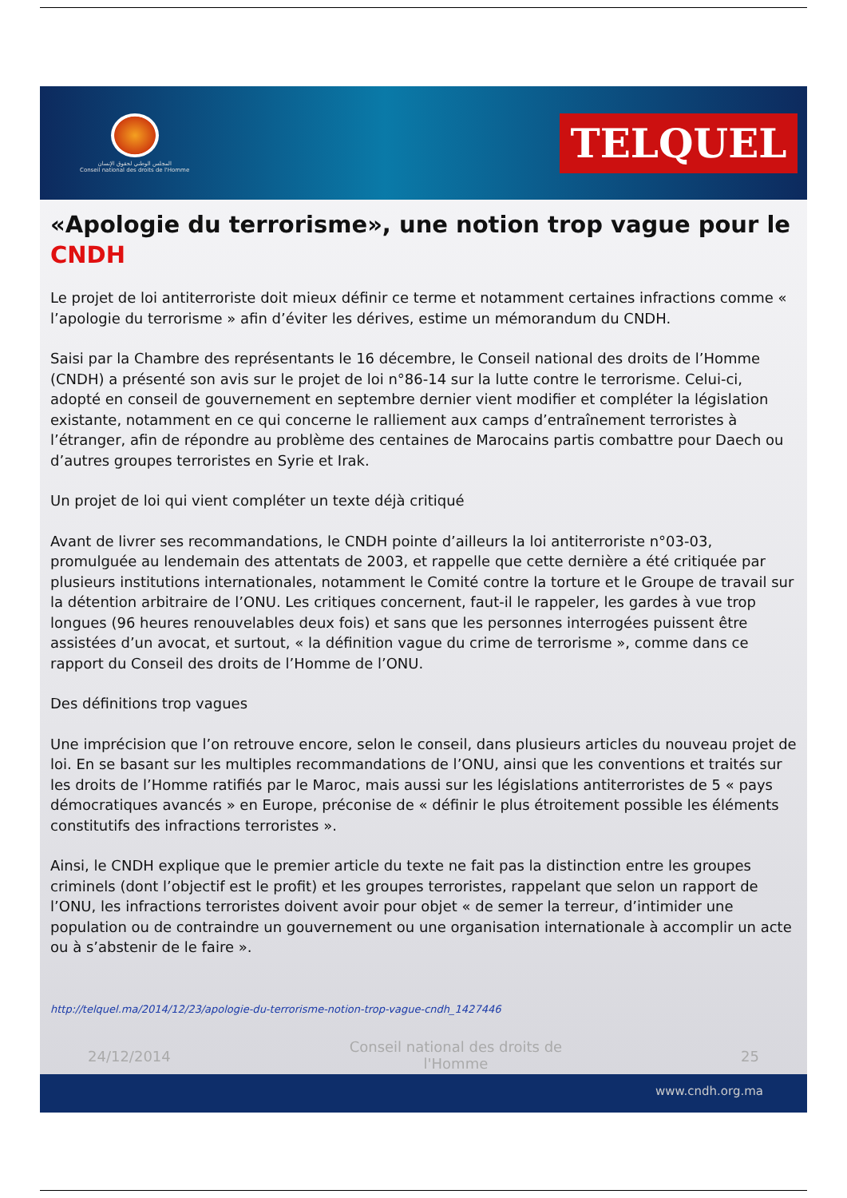المجلس الوطني لحقوق الإنسان
Conseil national des droits de l'Homme
TELQUEL
«Apologie du terrorisme», une notion trop vague pour le CNDH
Le projet de loi antiterroriste doit mieux définir ce terme et notamment certaines infractions comme « l’apologie du terrorisme » afin d’éviter les dérives, estime un mémorandum du CNDH.
Saisi par la Chambre des représentants le 16 décembre, le Conseil national des droits de l’Homme (CNDH) a présenté son avis sur le projet de loi n°86-14 sur la lutte contre le terrorisme. Celui-ci, adopté en conseil de gouvernement en septembre dernier vient modifier et compléter la législation existante, notamment en ce qui concerne le ralliement aux camps d’entraînement terroristes à l’étranger, afin de répondre au problème des centaines de Marocains partis combattre pour Daech ou d’autres groupes terroristes en Syrie et Irak.
Un projet de loi qui vient compléter un texte déjà critiqué
Avant de livrer ses recommandations, le CNDH pointe d’ailleurs la loi antiterroriste n°03-03, promulguée au lendemain des attentats de 2003, et rappelle que cette dernière a été critiquée par plusieurs institutions internationales, notamment le Comité contre la torture et le Groupe de travail sur la détention arbitraire de l’ONU. Les critiques concernent, faut-il le rappeler, les gardes à vue trop longues (96 heures renouvelables deux fois) et sans que les personnes interrogées puissent être assistées d’un avocat, et surtout, « la définition vague du crime de terrorisme », comme dans ce rapport du Conseil des droits de l’Homme de l’ONU.
Des définitions trop vagues
Une imprécision que l’on retrouve encore, selon le conseil, dans plusieurs articles du nouveau projet de loi. En se basant sur les multiples recommandations de l’ONU, ainsi que les conventions et traités sur les droits de l’Homme ratifiés par le Maroc, mais aussi sur les législations antiterroristes de 5 « pays démocratiques avancés » en Europe, préconise de « définir le plus étroitement possible les éléments constitutifs des infractions terroristes ».
Ainsi, le CNDH explique que le premier article du texte ne fait pas la distinction entre les groupes criminels (dont l’objectif est le profit) et les groupes terroristes, rappelant que selon un rapport de l’ONU, les infractions terroristes doivent avoir pour objet « de semer la terreur, d’intimider une population ou de contraindre un gouvernement ou une organisation internationale à accomplir un acte ou à s’abstenir de le faire ».
http://telquel.ma/2014/12/23/apologie-du-terrorisme-notion-trop-vague-cndh_1427446
24/12/2014 Conseil national des droits de
l'Homme 25
www.cndh.org.ma